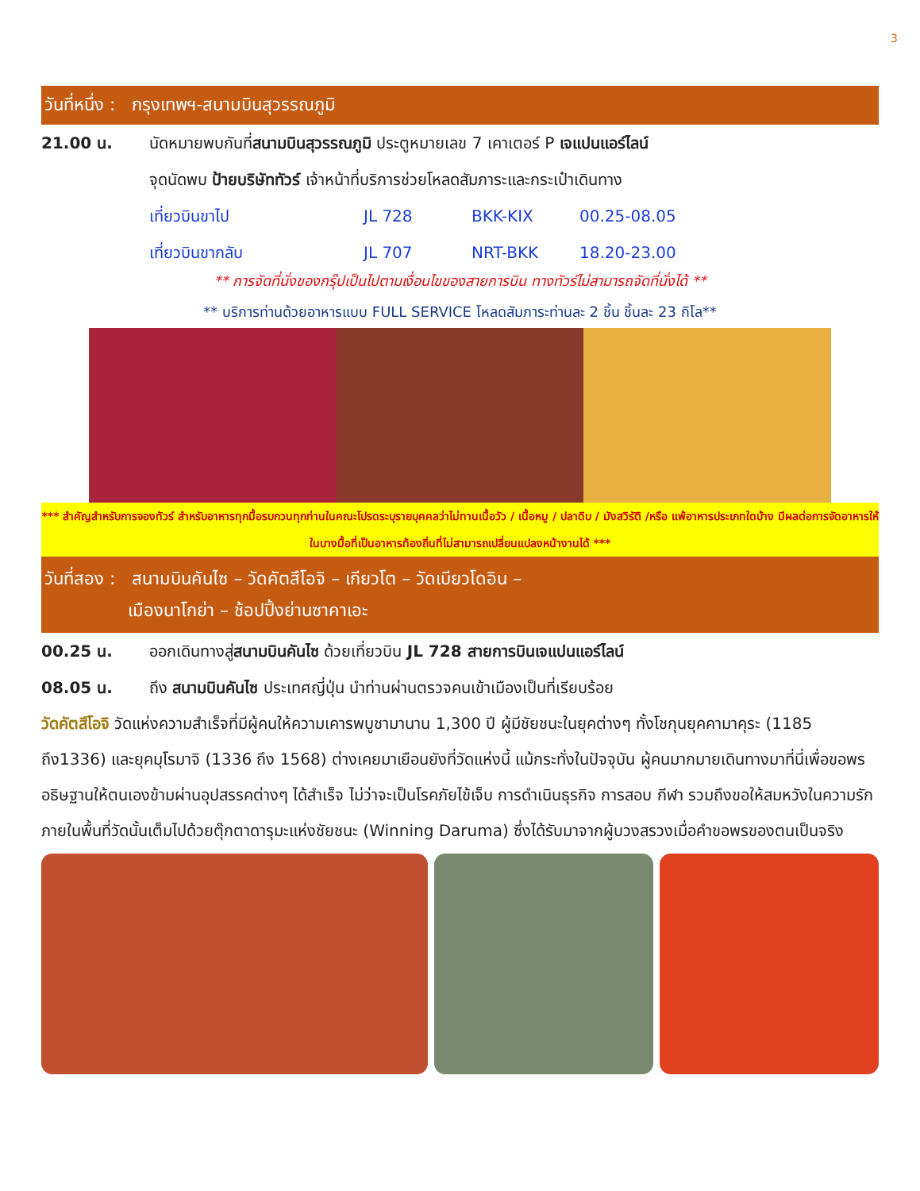3
วันที่หนึ่ง : กรุงเทพฯ-สนามบินสุวรรณภูมิ
21.00 น. นัดหมายพบกันที่สนามบินสุวรรณภูมิ ประตูหมายเลข 7 เคาเตอร์ P เจแปนแอร์ไลน์
จุดนัดพบ ป้ายบริษัททัวร์ เจ้าหน้าที่บริการช่วยโหลดสัมภาระและกระเป๋าเดินทาง
เที่ยวบินขาไป JL 728 BKK-KIX 00.25-08.05
เที่ยวบินขากลับ JL 707 NRT-BKK 18.20-23.00
** การจัดที่นั่งของกรุ๊ปเป็นไปตามเงื่อนไขของสายการบิน ทางทัวร์ไม่สามารถจัดที่นั่งได้ **
** บริการท่านด้วยอาหารแบบ FULL SERVICE โหลดสัมภาระท่านละ 2 ชิ้น ชิ้นละ 23 กิโล**
*** สำคัญสำหรับการจองทัวร์ สำหรับอาหารทุกมื้อรบกวนทุกท่านในคณะโปรดระบุรายบุคคลว่าไม่ทานเนื้อวัว / เนื้อหมู / ปลาดิบ / มังสวิรัติ /หรือ แพ้อาหารประเภทใดบ้าง มีผลต่อการจัดอาหารให้ในบางมื้อที่เป็นอาหารท้องถิ่นที่ไม่สามารถเปลี่ยนแปลงหน้างานได้ ***
วันที่สอง : สนามบินคันไซ – วัดคัตสึโอจิ – เกียวโต – วัดเบียวโดอิน –
เมืองนาโกย่า – ช้อปปิ้งย่านซาคาเอะ
00.25 น. ออกเดินทางสู่สนามบินคันไซ ด้วยเที่ยวบิน JL 728 สายการบินเจแปนแอร์ไลน์
08.05 น. ถึง สนามบินคันไซ ประเทศญี่ปุ่น นำท่านผ่านตรวจคนเข้าเมืองเป็นที่เรียบร้อย
วัดคัตสึโอจิ วัดแห่งความสำเร็จที่มีผู้คนให้ความเคารพบูชามานาน 1,300 ปี ผู้มีชัยชนะในยุคต่างๆ ทั้งโชกุนยุคคามาคุระ (1185 ถึง1336) และยุคมุโรมาจิ (1336 ถึง 1568) ต่างเคยมาเยือนยังที่วัดแห่งนี้ แม้กระทั่งในปัจจุบัน ผู้คนมากมายเดินทางมาที่นี่เพื่อขอพรอธิษฐานให้ตนเองข้ามผ่านอุปสรรคต่างๆ ได้สำเร็จ ไม่ว่าจะเป็นโรคภัยไข้เจ็บ การดำเนินธุรกิจ การสอบ กีฬา รวมถึงขอให้สมหวังในความรัก ภายในพื้นที่วัดนั้นเต็มไปด้วยตุ๊กตาดารุมะแห่งชัยชนะ (Winning Daruma) ซึ่งได้รับมาจากผู้บวงสรวงเมื่อคำขอพรของตนเป็นจริง